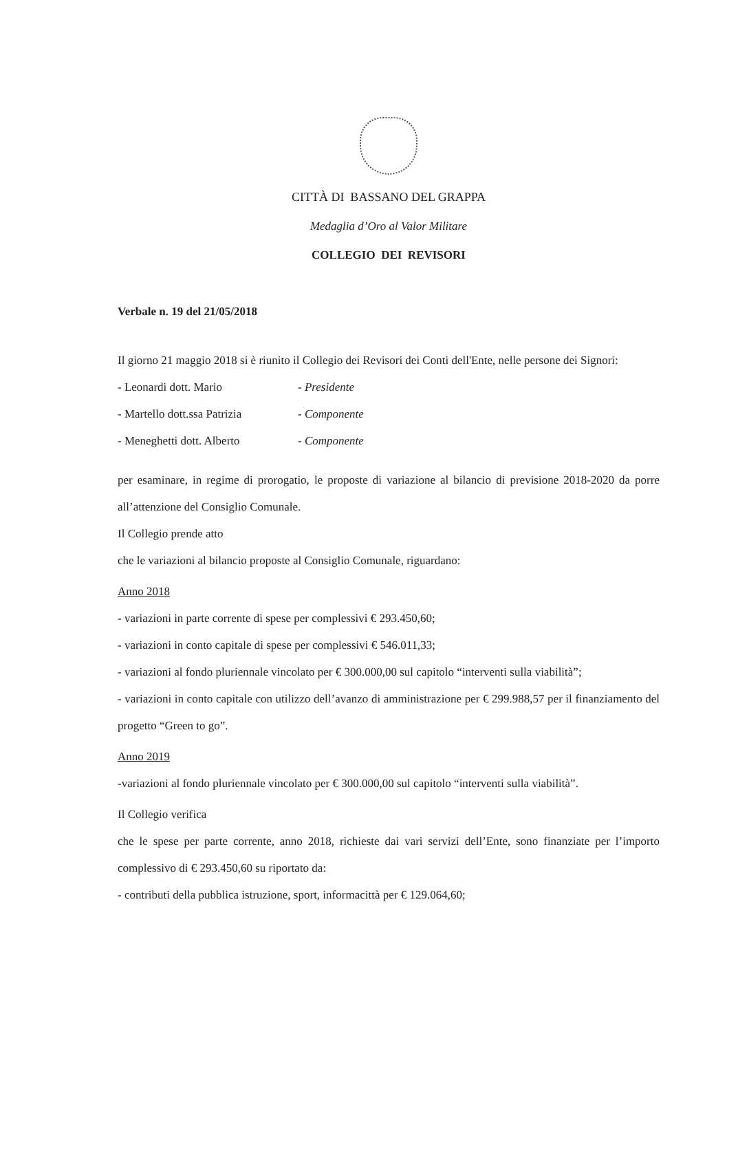CITTÀ DI BASSANO DEL GRAPPA
Medaglia d’Oro al Valor Militare
COLLEGIO DEI REVISORI
Verbale n. 19 del 21/05/2018
Il giorno 21 maggio 2018 si è riunito il Collegio dei Revisori dei Conti dell'Ente, nelle persone dei Signori:
- Leonardi dott. Mario - Presidente
- Martello dott.ssa Patrizia - Componente
- Meneghetti dott. Alberto - Componente
per esaminare, in regime di prorogatio, le proposte di variazione al bilancio di previsione 2018-2020 da porre all’attenzione del Consiglio Comunale.
Il Collegio prende atto
che le variazioni al bilancio proposte al Consiglio Comunale, riguardano:
Anno 2018
- variazioni in parte corrente di spese per complessivi € 293.450,60;
- variazioni in conto capitale di spese per complessivi € 546.011,33;
- variazioni al fondo pluriennale vincolato per € 300.000,00 sul capitolo “interventi sulla viabilità”;
- variazioni in conto capitale con utilizzo dell’avanzo di amministrazione per € 299.988,57 per il finanziamento del progetto “Green to go”.
Anno 2019
-variazioni al fondo pluriennale vincolato per € 300.000,00 sul capitolo “interventi sulla viabilità”.
Il Collegio verifica
che le spese per parte corrente, anno 2018, richieste dai vari servizi dell’Ente, sono finanziate per l’importo complessivo di € 293.450,60 su riportato da:
- contributi della pubblica istruzione, sport, informacittà per € 129.064,60;